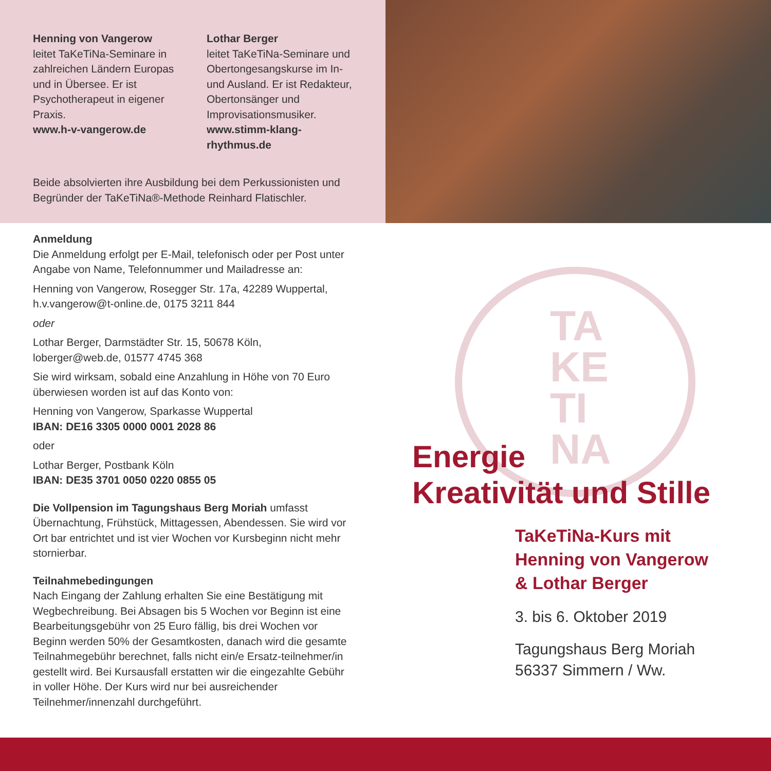Henning von Vangerow
leitet TaKeTiNa-Seminare in zahlreichen Ländern Europas und in Übersee. Er ist Psychotherapeut in eigener Praxis.
www.h-v-vangerow.de
Lothar Berger
leitet TaKeTiNa-Seminare und Obertongesangskurse im In- und Ausland. Er ist Redakteur, Obertonsänger und Improvisationsmusiker.
www.stimm-klang-rhythmus.de
Beide absolvierten ihre Ausbildung bei dem Perkussionisten und Begründer der TaKeTiNa®-Methode Reinhard Flatischler.
Anmeldung
Die Anmeldung erfolgt per E-Mail, telefonisch oder per Post unter Angabe von Name, Telefonnummer und Mailadresse an:
Henning von Vangerow, Rosegger Str. 17a, 42289 Wuppertal, h.v.vangerow@t-online.de, 0175 3211 844
oder
Lothar Berger, Darmstädter Str. 15, 50678 Köln, loberger@web.de, 01577 4745 368
Sie wird wirksam, sobald eine Anzahlung in Höhe von 70 Euro überwiesen worden ist auf das Konto von:
Henning von Vangerow, Sparkasse Wuppertal
IBAN: DE16 3305 0000 0001 2028 86
oder
Lothar Berger, Postbank Köln
IBAN: DE35 3701 0050 0220 0855 05
Die Vollpension im Tagungshaus Berg Moriah umfasst Übernachtung, Frühstück, Mittagessen, Abendessen. Sie wird vor Ort bar entrichtet und ist vier Wochen vor Kursbeginn nicht mehr stornierbar.
Teilnahmebedingungen
Nach Eingang der Zahlung erhalten Sie eine Bestätigung mit Wegbechreibung. Bei Absagen bis 5 Wochen vor Beginn ist eine Bearbeitungsgebühr von 25 Euro fällig, bis drei Wochen vor Beginn werden 50% der Gesamtkosten, danach wird die gesamte Teilnahmegebühr berechnet, falls nicht ein/e Ersatz-teilnehmer/in gestellt wird. Bei Kursausfall erstatten wir die eingezahlte Gebühr in voller Höhe. Der Kurs wird nur bei ausreichender Teilnehmer/innenzahl durchgeführt.
TA
KE
TI
NA
Energie
Kreativität und Stille
TaKeTiNa-Kurs mit
Henning von Vangerow
& Lothar Berger
3. bis 6. Oktober 2019
Tagungshaus Berg Moriah
56337 Simmern / Ww.